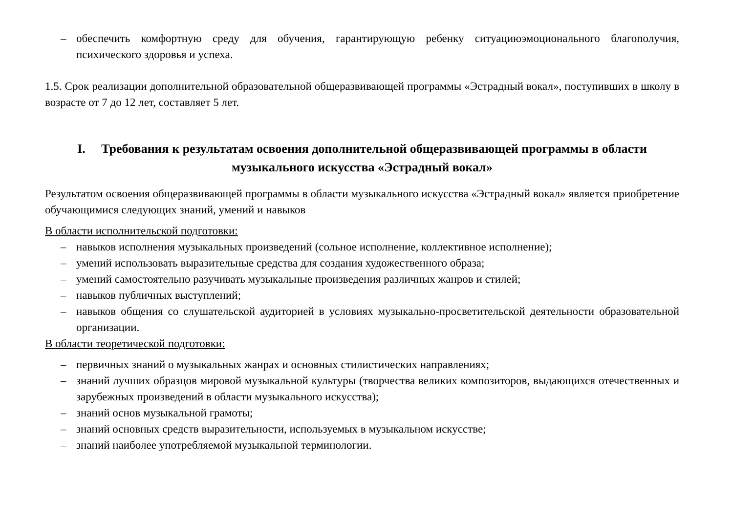– обеспечить комфортную среду для обучения, гарантирующую ребенку ситуациюэмоционального благополучия, психического здоровья и успеха.
1.5. Срок реализации дополнительной образовательной общеразвивающей программы «Эстрадный вокал», поступивших в школу в возрасте от 7 до 12 лет, составляет 5 лет.
I. Требования к результатам освоения дополнительной общеразвивающей программы в области музыкального искусства «Эстрадный вокал»
Результатом освоения общеразвивающей программы в области музыкального искусства «Эстрадный вокал» является приобретение обучающимися следующих знаний, умений и навыков
В области исполнительской подготовки:
– навыков исполнения музыкальных произведений (сольное исполнение, коллективное исполнение);
– умений использовать выразительные средства для создания художественного образа;
– умений самостоятельно разучивать музыкальные произведения различных жанров и стилей;
– навыков публичных выступлений;
– навыков общения со слушательской аудиторией в условиях музыкально-просветительской деятельности образовательной организации.
В области теоретической подготовки:
– первичных знаний о музыкальных жанрах и основных стилистических направлениях;
– знаний лучших образцов мировой музыкальной культуры (творчества великих композиторов, выдающихся отечественных и зарубежных произведений в области музыкального искусства);
– знаний основ музыкальной грамоты;
– знаний основных средств выразительности, используемых в музыкальном искусстве;
– знаний наиболее употребляемой музыкальной терминологии.